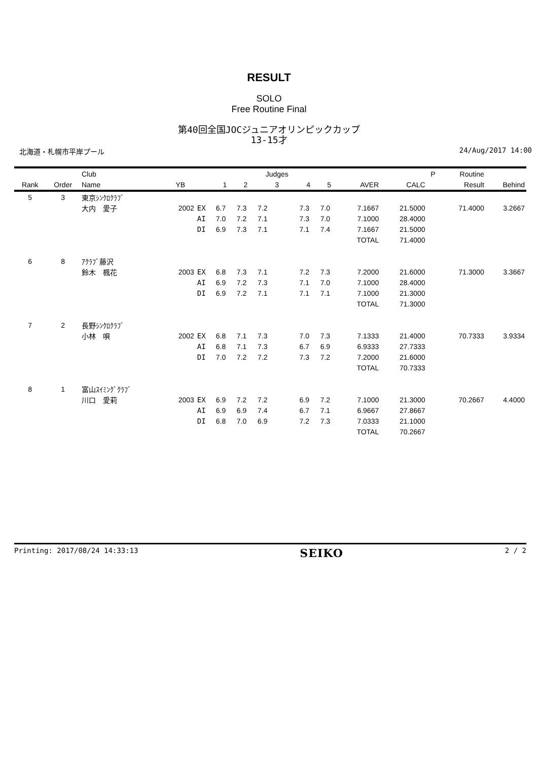RESULT
SOLO
Free Routine Final
第40回全国JOCジュニアオリンピックカップ
13-15才
北海道・札幌市平岸プール 24/Aug/2017 14:00
| | | Club | | | | | Judges | | | | | P | Routine | |
| --- | --- | --- | --- | --- | --- | --- | --- | --- | --- | --- | --- | --- | --- | --- |
| Rank | Order | Name | YB | | 1 | 2 | 3 | 4 | 5 | AVER | CALC | | Result | Behind |
| 5 | 3 | 東京ｼﾝｸﾛｸﾗﾌﾞ | | | | | | | | | | | | |
| | | 大内 愛子 | 2002 | EX | 6.7 | 7.3 | 7.2 | 7.3 | 7.0 | 7.1667 | 21.5000 | | 71.4000 | 3.2667 |
| | | | | AI | 7.0 | 7.2 | 7.1 | 7.3 | 7.0 | 7.1000 | 28.4000 | | | |
| | | | | DI | 6.9 | 7.3 | 7.1 | 7.1 | 7.4 | 7.1667 | 21.5000 | | | |
| | | | | | | | | | | TOTAL | 71.4000 | | | |
| 6 | 8 | ｱｸﾗﾌﾞ藤沢 | | | | | | | | | | | | |
| | | 鈴木 楓花 | 2003 | EX | 6.8 | 7.3 | 7.1 | 7.2 | 7.3 | 7.2000 | 21.6000 | | 71.3000 | 3.3667 |
| | | | | AI | 6.9 | 7.2 | 7.3 | 7.1 | 7.0 | 7.1000 | 28.4000 | | | |
| | | | | DI | 6.9 | 7.2 | 7.1 | 7.1 | 7.1 | 7.1000 | 21.3000 | | | |
| | | | | | | | | | | TOTAL | 71.3000 | | | |
| 7 | 2 | 長野ｼﾝｸﾛｸﾗﾌﾞ | | | | | | | | | | | | |
| | | 小林 唄 | 2002 | EX | 6.8 | 7.1 | 7.3 | 7.0 | 7.3 | 7.1333 | 21.4000 | | 70.7333 | 3.9334 |
| | | | | AI | 6.8 | 7.1 | 7.3 | 6.7 | 6.9 | 6.9333 | 27.7333 | | | |
| | | | | DI | 7.0 | 7.2 | 7.2 | 7.3 | 7.2 | 7.2000 | 21.6000 | | | |
| | | | | | | | | | | TOTAL | 70.7333 | | | |
| 8 | 1 | 富山ｽｲﾐﾝｸﾞｸﾗﾌﾞ | | | | | | | | | | | | |
| | | 川口 愛莉 | 2003 | EX | 6.9 | 7.2 | 7.2 | 6.9 | 7.2 | 7.1000 | 21.3000 | | 70.2667 | 4.4000 |
| | | | | AI | 6.9 | 6.9 | 7.4 | 6.7 | 7.1 | 6.9667 | 27.8667 | | | |
| | | | | DI | 6.8 | 7.0 | 6.9 | 7.2 | 7.3 | 7.0333 | 21.1000 | | | |
| | | | | | | | | | | TOTAL | 70.2667 | | | |
Printing: 2017/08/24 14:33:13 SEIKO 2 / 2